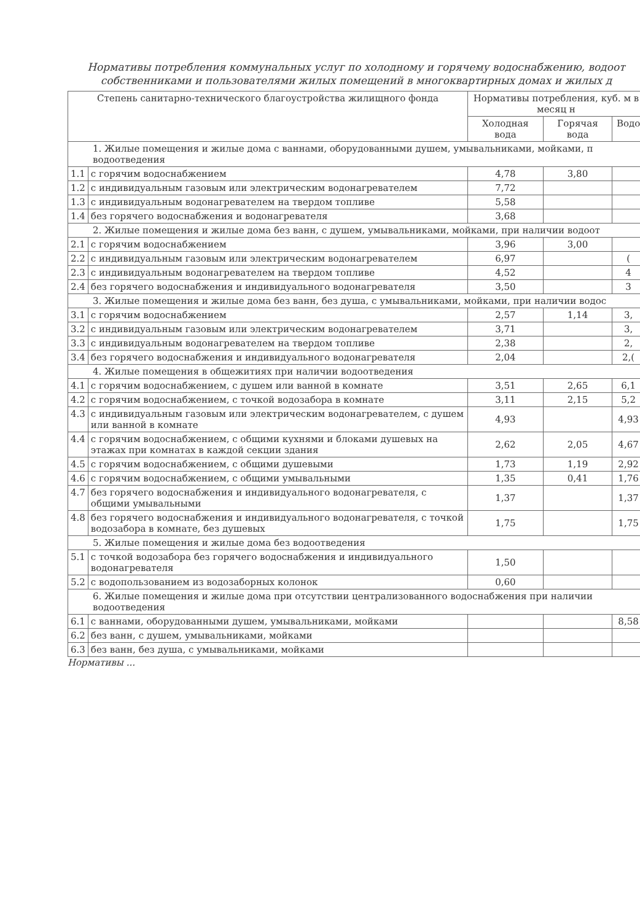Нормативы потребления коммунальных услуг по холодному и горячему водоснабжению, водоот
собственниками и пользователями жилых помещений в многоквартирных домах и жилых д
| Степень санитарно-технического благоустройства жилищного фонда | | Нормативы потребления, куб. м в месяц н | | |
| --- | --- | --- | --- | --- |
| | | Холодная вода | Горячая вода | Водо |
| 1. Жилые помещения и жилые дома с ваннами, оборудованными душем, умывальниками, мойками, п водоотведения | | | | |
| 1.1 | с горячим водоснабжением | 4,78 | 3,80 | |
| 1.2 | с индивидуальным газовым или электрическим водонагревателем | 7,72 | | |
| 1.3 | с индивидуальным водонагревателем на твердом топливе | 5,58 | | |
| 1.4 | без горячего водоснабжения и водонагревателя | 3,68 | | |
| 2. Жилые помещения и жилые дома без ванн, с душем, умывальниками, мойками, при наличии водоот | | | | |
| 2.1 | с горячим водоснабжением | 3,96 | 3,00 | |
| 2.2 | с индивидуальным газовым или электрическим водонагревателем | 6,97 | | ( |
| 2.3 | с индивидуальным водонагревателем на твердом топливе | 4,52 | | 4 |
| 2.4 | без горячего водоснабжения и индивидуального водонагревателя | 3,50 | | 3 |
| 3. Жилые помещения и жилые дома без ванн, без душа, с умывальниками, мойками, при наличии водос | | | | |
| 3.1 | с горячим водоснабжением | 2,57 | 1,14 | 3, |
| 3.2 | с индивидуальным газовым или электрическим водонагревателем | 3,71 | | 3, |
| 3.3 | с индивидуальным водонагревателем на твердом топливе | 2,38 | | 2, |
| 3.4 | без горячего водоснабжения и индивидуального водонагревателя | 2,04 | | 2,( |
| 4. Жилые помещения в общежитиях при наличии водоотведения | | | | |
| 4.1 | с горячим водоснабжением, с душем или ванной в комнате | 3,51 | 2,65 | 6,1 |
| 4.2 | с горячим водоснабжением, с точкой водозабора в комнате | 3,11 | 2,15 | 5,2 |
| 4.3 | с индивидуальным газовым или электрическим водонагревателем, с душем или ванной в комнате | 4,93 | | 4,93 |
| 4.4 | с горячим водоснабжением, с общими кухнями и блоками душевых на этажах при комнатах в каждой секции здания | 2,62 | 2,05 | 4,67 |
| 4.5 | с горячим водоснабжением, с общими душевыми | 1,73 | 1,19 | 2,92 |
| 4.6 | с горячим водоснабжением, с общими умывальными | 1,35 | 0,41 | 1,76 |
| 4.7 | без горячего водоснабжения и индивидуального водонагревателя, с общими умывальными | 1,37 | | 1,37 |
| 4.8 | без горячего водоснабжения и индивидуального водонагревателя, с точкой водозабора в комнате, без душевых | 1,75 | | 1,75 |
| 5. Жилые помещения и жилые дома без водоотведения | | | | |
| 5.1 | с точкой водозабора без горячего водоснабжения и индивидуального водонагревателя | 1,50 | | |
| 5.2 | с водопользованием из водозаборных колонок | 0,60 | | |
| 6. Жилые помещения и жилые дома при отсутствии централизованного водоснабжения при наличии водоотведения | | | | |
| 6.1 | с ваннами, оборудованными душем, умывальниками, мойками | | | 8,58 |
| 6.2 | без ванн, с душем, умывальниками, мойками | | | |
| 6.3 | без ванн, без душа, с умывальниками, мойками | | | |
Нормативы ...